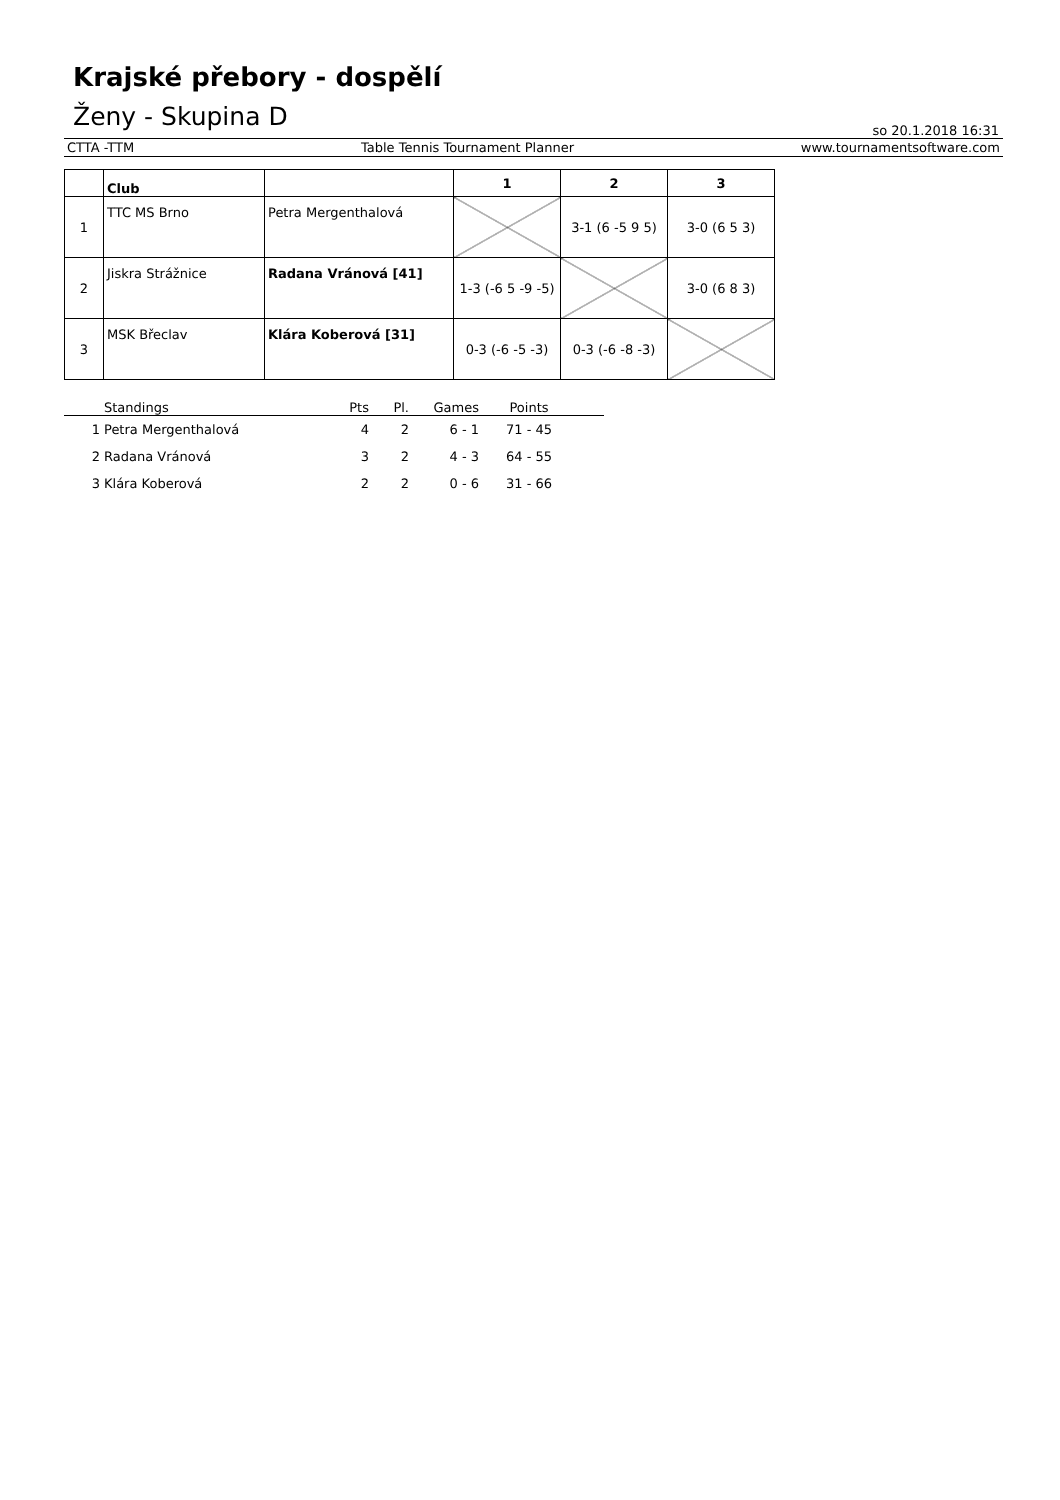Krajské přebory - dospělí
Ženy - Skupina D
so 20.1.2018 16:31
CTTA -TTM Table Tennis Tournament Planner www.tournamentsoftware.com
| | Club | | 1 | 2 | 3 |
| --- | --- | --- | --- | --- | --- |
| 1 | TTC MS Brno | Petra Mergenthalová | | 3-1 (6 -5 9 5) | 3-0 (6 5 3) |
| 2 | Jiskra Strážnice | Radana Vránová [41] | 1-3 (-6 5 -9 -5) | | 3-0 (6 8 3) |
| 3 | MSK Břeclav | Klára Koberová [31] | 0-3 (-6 -5 -3) | 0-3 (-6 -8 -3) | |
| | Standings | Pts | Pl. | Games | Points | |
| --- | --- | --- | --- | --- | --- | --- |
| 1 | Petra Mergenthalová | 4 | 2 | 6 - 1 | 71 - 45 | |
| 2 | Radana Vránová | 3 | 2 | 4 - 3 | 64 - 55 | |
| 3 | Klára Koberová | 2 | 2 | 0 - 6 | 31 - 66 | |